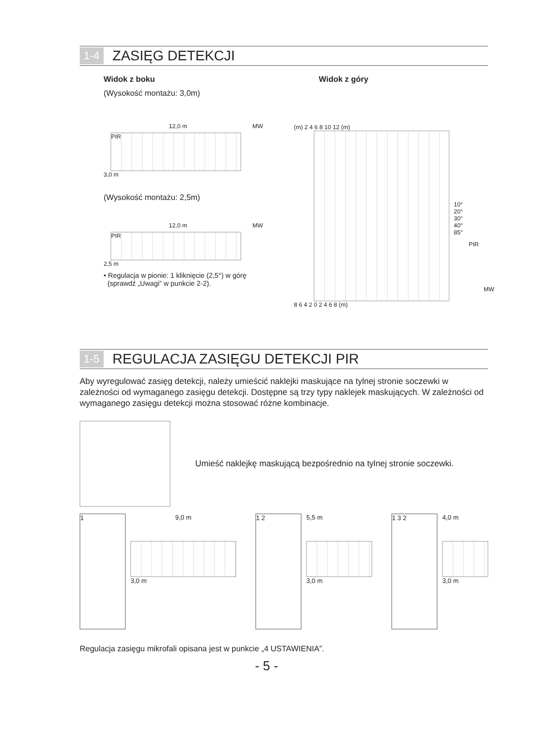1-4 ZASIĘG DETEKCJI
Widok z boku
(Wysokość montażu: 3,0m)
12,0 m MW
PIR
3,0 m
(Wysokość montażu: 2,5m)
12,0 m MW
PIR
2,5 m
• Regulacja w pionie: 1 kliknięcie (2,5°) w górę
(sprawdź „Uwagi” w punkcie 2-2).
Widok z góry
(m) 2 4 6 8 10 12 (m)
10° 20° 30° 40° 85°
PIR
MW
8 6 4 2 0 2 4 6 8 (m)
1-5 REGULACJA ZASIĘGU DETEKCJI PIR
Aby wyregulować zasięg detekcji, należy umieścić naklejki maskujące na tylnej stronie soczewki w zależności od wymaganego zasięgu detekcji. Dostępne są trzy typy naklejek maskujących. W zależności od wymaganego zasięgu detekcji można stosować różne kombinacje.
Umieść naklejkę maskującą bezpośrednio na tylnej stronie soczewki.
1
9,0 m
3,0 m
1 2
5,5 m
3,0 m
1 3 2
4,0 m
3,0 m
Regulacja zasięgu mikrofali opisana jest w punkcie „4 USTAWIENIA”.
- 5 -